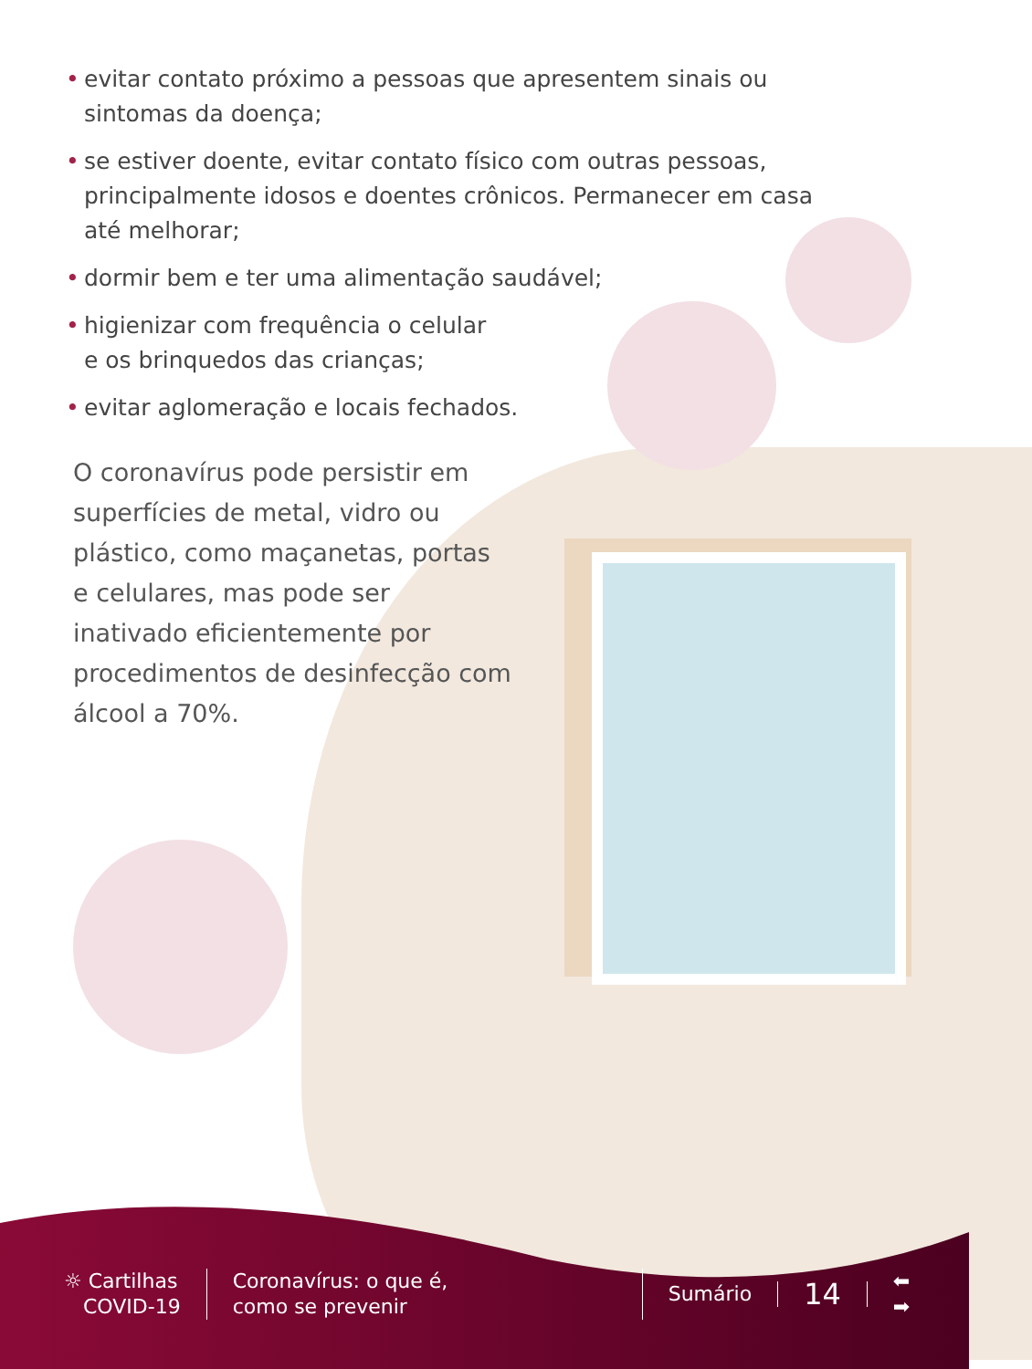• evitar contato próximo a pessoas que apresentem sinais ou sintomas da doença;
• se estiver doente, evitar contato físico com outras pessoas, principalmente idosos e doentes crônicos. Permanecer em casa até melhorar;
• dormir bem e ter uma alimentação saudável;
• higienizar com frequência o celular
e os brinquedos das crianças;
• evitar aglomeração e locais fechados.
O coronavírus pode persistir em superfícies de metal, vidro ou plástico, como maçanetas, portas e celulares, mas pode ser inativado eficientemente por procedimentos de desinfecção com álcool a 70%.
☼ Cartilhas
COVID-19
Coronavírus: o que é,
como se prevenir
Sumário
14
⬅
➡